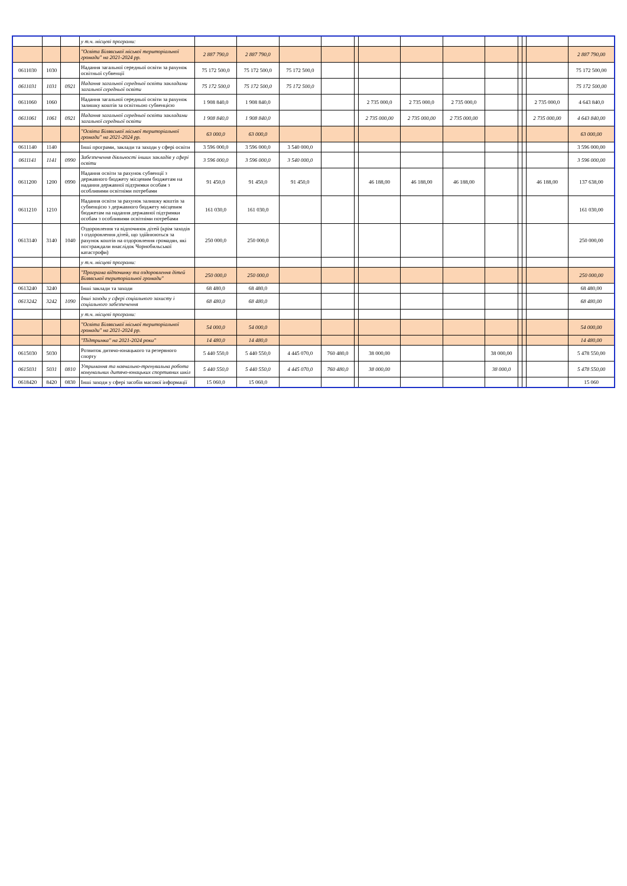| | | | у т.ч. місцеві програми: | | | | | | | | | | | | | |
| | | | "Освіта Білявської міської територіальної громади" на 2021-2024 рр. | 2 887 790,0 | 2 887 790,0 | | | | | | | | | | | 2 887 790,00 |
| 0611030 | 1030 | | Надання загальної середньої освіти за рахунок освітньої субвенції | 75 172 500,0 | 75 172 500,0 | 75 172 500,0 | | | | | | | | | | 75 172 500,00 |
| 0611031 | 1031 | 0921 | Надання загальної середньої освіти закладами загальної середньої освіти | 75 172 500,0 | 75 172 500,0 | 75 172 500,0 | | | | | | | | | | 75 172 500,00 |
| 0611060 | 1060 | | Надання загальної середньої освіти за рахунок залишку коштів за освітньою субвенцією | 1 908 840,0 | 1 908 840,0 | | | | 2 735 000,0 | 2 735 000,0 | 2 735 000,0 | | | | 2 735 000,0 | 4 643 840,0 |
| 0611061 | 1061 | 0921 | Надання загальної середньої освіти закладами загальної середньої освіти | 1 908 840,0 | 1 908 840,0 | | | | 2 735 000,00 | 2 735 000,00 | 2 735 000,00 | | | | 2 735 000,00 | 4 643 840,00 |
| | | | "Освіта Білявської міської територіальної громади" на 2021-2024 рр. | 63 000,0 | 63 000,0 | | | | | | | | | | | 63 000,00 |
| 0611140 | 1140 | | Інші програми, заклади та заходи у сфері освіти | 3 596 000,0 | 3 596 000,0 | 3 540 000,0 | | | | | | | | | | 3 596 000,00 |
| 0611141 | 1141 | 0990 | Забезпечення діяльності інших закладів у сфері освіти | 3 596 000,0 | 3 596 000,0 | 3 540 000,0 | | | | | | | | | | 3 596 000,00 |
| 0611200 | 1200 | 0990 | Надання освіти за рахунок субвенції з державного бюджету місцевим бюджетам на надання державної підтримки особам з особливими освітніми потребами | 91 450,0 | 91 450,0 | 91 450,0 | | | 46 188,00 | 46 188,00 | 46 188,00 | | | | 46 188,00 | 137 638,00 |
| 0611210 | 1210 | | Надання освіти за рахунок залишку коштів за субвенцією з державного бюджету місцевим бюджетам на надання державної підтримки особам з особливими освітніми потребами | 161 030,0 | 161 030,0 | | | | | | | | | | | 161 030,00 |
| 0613140 | 3140 | 1040 | Оздоровлення та відпочинок дітей (крім заходів з оздоровлення дітей, що здійнюються за рахунок коштів на оздоровлення громадян, які постраждали внаслідок Чорнобильської катастрофи) | 250 000,0 | 250 000,0 | | | | | | | | | | | 250 000,00 |
| | | | у т.ч. місцеві програми: | | | | | | | | | | | | | |
| | | | "Програма відпочинку та оздоровлення дітей Білявської територіальної громади" | 250 000,0 | 250 000,0 | | | | | | | | | | | 250 000,00 |
| 0613240 | 3240 | | Інші заклади та заходи | 68 480,0 | 68 480,0 | | | | | | | | | | | 68 480,00 |
| 0613242 | 3242 | 1090 | Інші заходи у сфері соціального захисту і соціального забезпечення | 68 480,0 | 68 480,0 | | | | | | | | | | | 68 480,00 |
| | | | у т.ч. місцеві програми: | | | | | | | | | | | | | |
| | | | "Освіта Білявської міської територіальної громади" на 2021-2024 рр. | 54 000,0 | 54 000,0 | | | | | | | | | | | 54 000,00 |
| | | | "Підтримка" на 2021-2024 роки" | 14 480,0 | 14 480,0 | | | | | | | | | | | 14 480,00 |
| 0615030 | 5030 | | Розвиток дитячо-юнацького та резервного спорту | 5 440 550,0 | 5 440 550,0 | 4 445 070,0 | 760 480,0 | | 38 000,00 | | | 38 000,00 | | | | 5 478 550,00 |
| 0615031 | 5031 | 0810 | Утримання та навчально-тренувальна робота комунальних дитячо-юнацьких спортивних шкіл | 5 440 550,0 | 5 440 550,0 | 4 445 070,0 | 760 480,0 | | 38 000,00 | | | 38 000,0 | | | | 5 478 550,00 |
| 0618420 | 8420 | 0830 | Інші заходи у сфері засобів масової інформації | 15 060,0 | 15 060,0 | | | | | | | | | | | 15 060 |